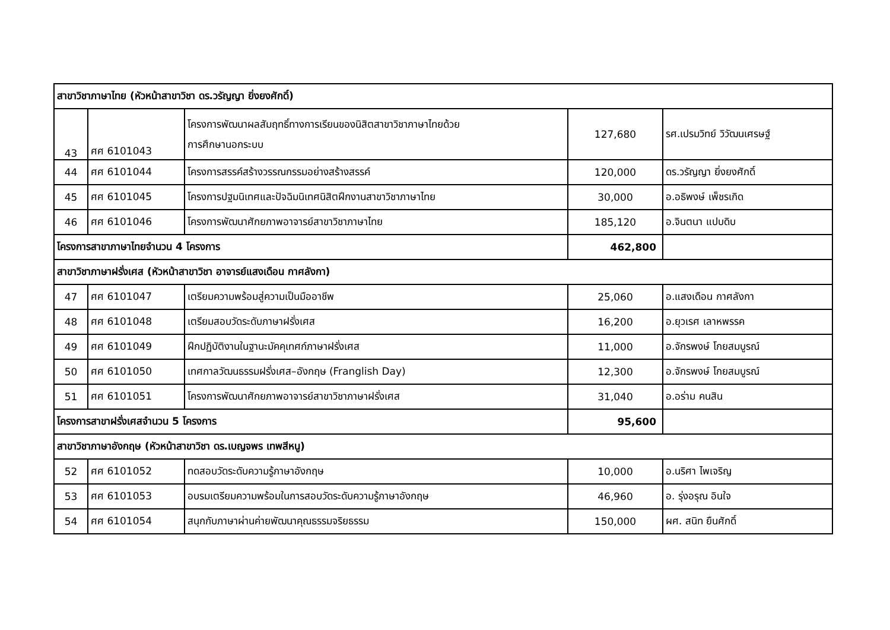| สาขาวิชาภาษาไทย (หัวหน้าสาขาวิชา ดร.วรัญญา ยิ่งยงศักดิ์) | | | | |
| 43 | ศศ 6101043 | โครงการพัฒนาผลสัมฤทธิ์ทางการเรียนของนิสิตสาขาวิชาภาษาไทยด้วย การศึกษานอกระบบ | 127,680 | รศ.เปรมวิทย์ วิวัฒนเศรษฐ์ |
| 44 | ศศ 6101044 | โครงการสรรค์สร้างวรรณกรรมอย่างสร้างสรรค์ | 120,000 | ดร.วรัญญา ยิ่งยงศักดิ์ |
| 45 | ศศ 6101045 | โครงการปฐมนิเทศและปัจฉิมนิเทศนิสิตฝึกงานสาขาวิชาภาษาไทย | 30,000 | อ.อธิพงษ์ เพ็ชรเกิด |
| 46 | ศศ 6101046 | โครงการพัฒนาศักยภาพอาจารย์สาขาวิชาภาษาไทย | 185,120 | อ.จินตนา แปบดิบ |
| โครงการสาขาภาษาไทยจำนวน 4 โครงการ | | | 462,800 | |
| สาขาวิชาภาษาฝรั่งเศส (หัวหน้าสาขาวิชา อาจารย์แสงเดือน กาศลังกา) | | | | |
| 47 | ศศ 6101047 | เตรียมความพร้อมสู่ความเป็นมืออาชีพ | 25,060 | อ.แสงเดือน กาศลังกา |
| 48 | ศศ 6101048 | เตรียมสอบวัดระดับภาษาฝรั่งเศส | 16,200 | อ.ยุวเรศ เลาหพรรค |
| 49 | ศศ 6101049 | ฝึกปฏิบัติงานในฐานะมัคคุเทศก์ภาษาฝรั่งเศส | 11,000 | อ.จักรพงษ์ โกยสมบูรณ์ |
| 50 | ศศ 6101050 | เทศกาลวัฒนธรรมฝรั่งเศส–อังกฤษ (Franglish Day) | 12,300 | อ.จักรพงษ์ โกยสมบูรณ์ |
| 51 | ศศ 6101051 | โครงการพัฒนาศักยภาพอาจารย์สาขาวิชาภาษาฝรั่งเศส | 31,040 | อ.อร่าม คนสิน |
| โครงการสาขาฝรั่งเศสจำนวน 5 โครงการ | | | 95,600 | |
| สาขาวิชาภาษาอังกฤษ (หัวหน้าสาขาวิชา ดร.เบญจพร เทพสีหนู) | | | | |
| 52 | ศศ 6101052 | ทดสอบวัดระดับความรู้ภาษาอังกฤษ | 10,000 | อ.นริศา ไพเจริญ |
| 53 | ศศ 6101053 | อบรมเตรียมความพร้อมในการสอบวัดระดับความรู้ภาษาอังกฤษ | 46,960 | อ. รุ่งอรุณ อินใจ |
| 54 | ศศ 6101054 | สนุกกับภาษาผ่านค่ายพัฒนาคุณธรรมจริยธรรม | 150,000 | ผศ. สนิท ยืนศักดิ์ |